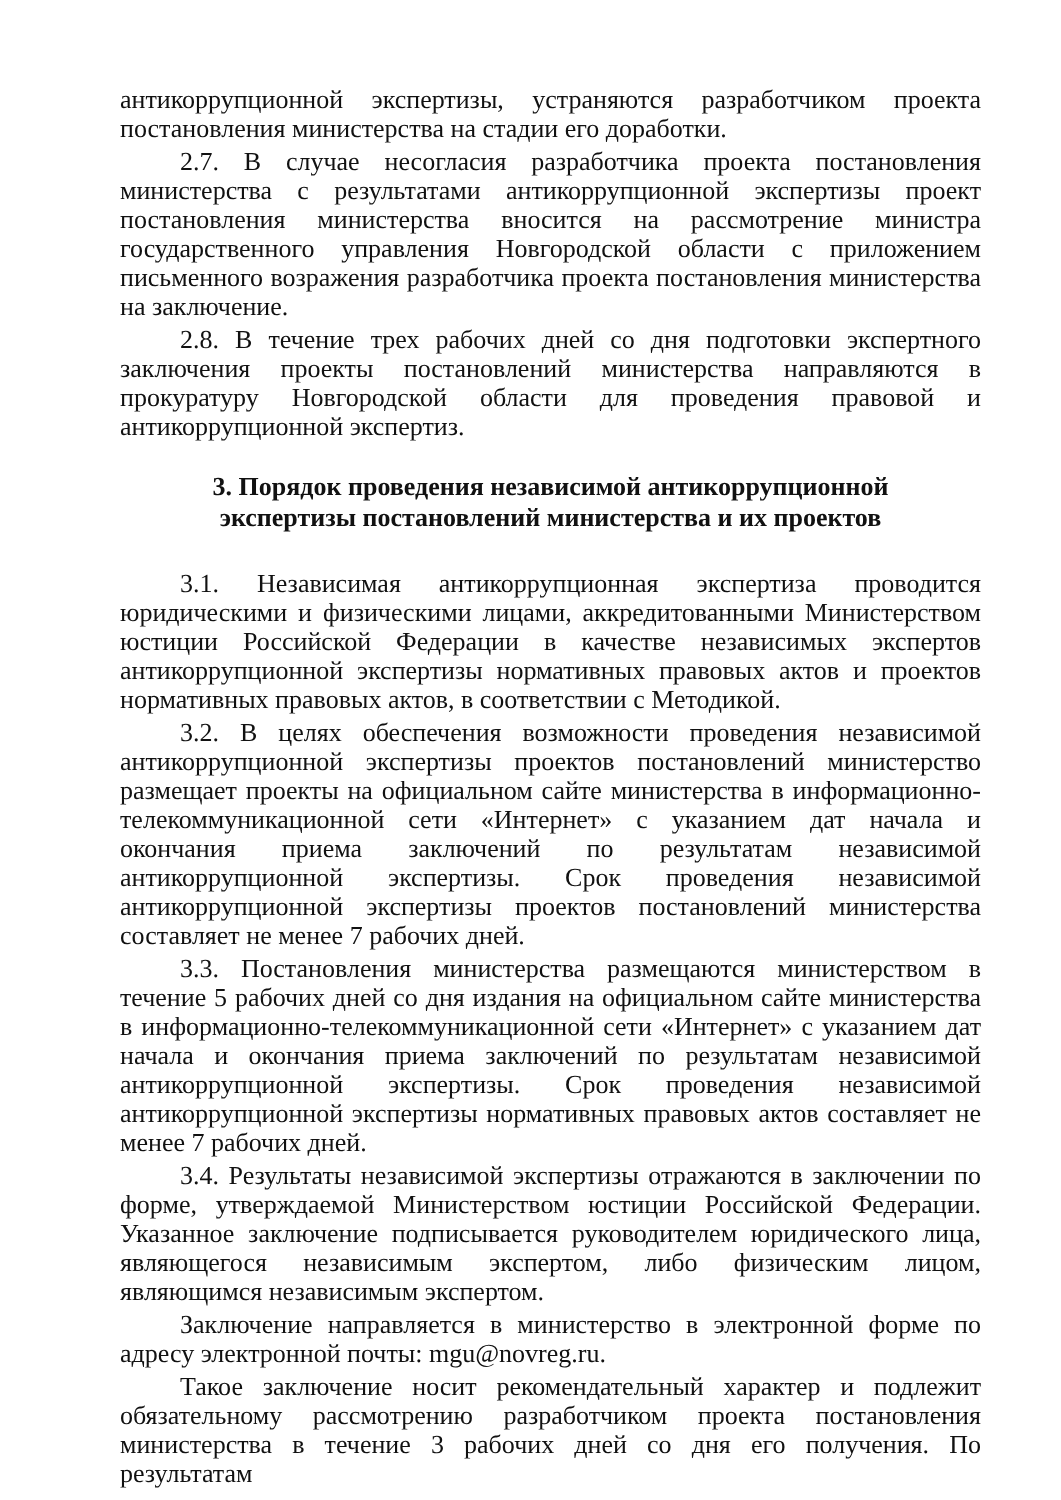антикоррупционной экспертизы, устраняются разработчиком проекта постановления министерства на стадии его доработки.
2.7. В случае несогласия разработчика проекта постановления министерства с результатами антикоррупционной экспертизы проект постановления министерства вносится на рассмотрение министра государственного управления Новгородской области с приложением письменного возражения разработчика проекта постановления министерства на заключение.
2.8. В течение трех рабочих дней со дня подготовки экспертного заключения проекты постановлений министерства направляются в прокуратуру Новгородской области для проведения правовой и антикоррупционной экспертиз.
3. Порядок проведения независимой антикоррупционной
экспертизы постановлений министерства и их проектов
3.1. Независимая антикоррупционная экспертиза проводится юридическими и физическими лицами, аккредитованными Министерством юстиции Российской Федерации в качестве независимых экспертов антикоррупционной экспертизы нормативных правовых актов и проектов нормативных правовых актов, в соответствии с Методикой.
3.2. В целях обеспечения возможности проведения независимой антикоррупционной экспертизы проектов постановлений министерство размещает проекты на официальном сайте министерства в информационно-телекоммуникационной сети «Интернет» с указанием дат начала и окончания приема заключений по результатам независимой антикоррупционной экспертизы. Срок проведения независимой антикоррупционной экспертизы проектов постановлений министерства составляет не менее 7 рабочих дней.
3.3. Постановления министерства размещаются министерством в течение 5 рабочих дней со дня издания на официальном сайте министерства в информационно-телекоммуникационной сети «Интернет» с указанием дат начала и окончания приема заключений по результатам независимой антикоррупционной экспертизы. Срок проведения независимой антикоррупционной экспертизы нормативных правовых актов составляет не менее 7 рабочих дней.
3.4. Результаты независимой экспертизы отражаются в заключении по форме, утверждаемой Министерством юстиции Российской Федерации. Указанное заключение подписывается руководителем юридического лица, являющегося независимым экспертом, либо физическим лицом, являющимся независимым экспертом.
Заключение направляется в министерство в электронной форме по адресу электронной почты: mgu@novreg.ru.
Такое заключение носит рекомендательный характер и подлежит обязательному рассмотрению разработчиком проекта постановления министерства в течение 3 рабочих дней со дня его получения. По результатам